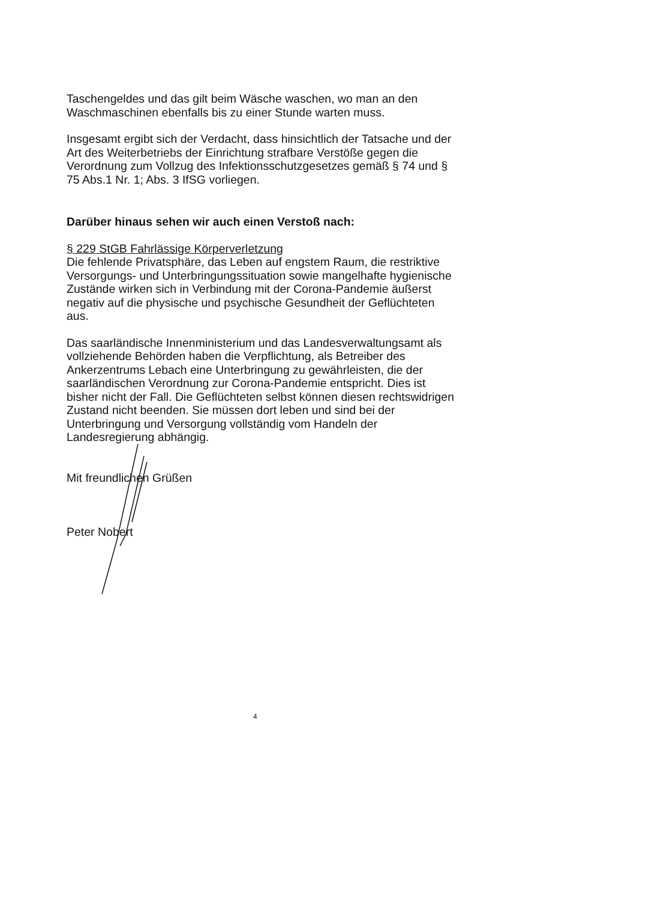Taschengeldes und das gilt beim Wäsche waschen, wo man an den Waschmaschinen ebenfalls bis zu einer Stunde warten muss.
Insgesamt ergibt sich der Verdacht, dass hinsichtlich der Tatsache und der Art des Weiterbetriebs der Einrichtung strafbare Verstöße gegen die Verordnung zum Vollzug des Infektionsschutzgesetzes gemäß § 74 und § 75 Abs.1 Nr. 1; Abs. 3 IfSG vorliegen.
Darüber hinaus sehen wir auch einen Verstoß nach:
§ 229 StGB Fahrlässige Körperverletzung
Die fehlende Privatsphäre, das Leben auf engstem Raum, die restriktive Versorgungs- und Unterbringungssituation sowie mangelhafte hygienische Zustände wirken sich in Verbindung mit der Corona-Pandemie äußerst negativ auf die physische und psychische Gesundheit der Geflüchteten aus.
Das saarländische Innenministerium und das Landesverwaltungsamt als vollziehende Behörden haben die Verpflichtung, als Betreiber des Ankerzentrums Lebach eine Unterbringung zu gewährleisten, die der saarländischen Verordnung zur Corona-Pandemie entspricht. Dies ist bisher nicht der Fall. Die Geflüchteten selbst können diesen rechtswidrigen Zustand nicht beenden. Sie müssen dort leben und sind bei der Unterbringung und Versorgung vollständig vom Handeln der Landesregierung abhängig.
Mit freundlichen Grüßen
Peter Nobert
4